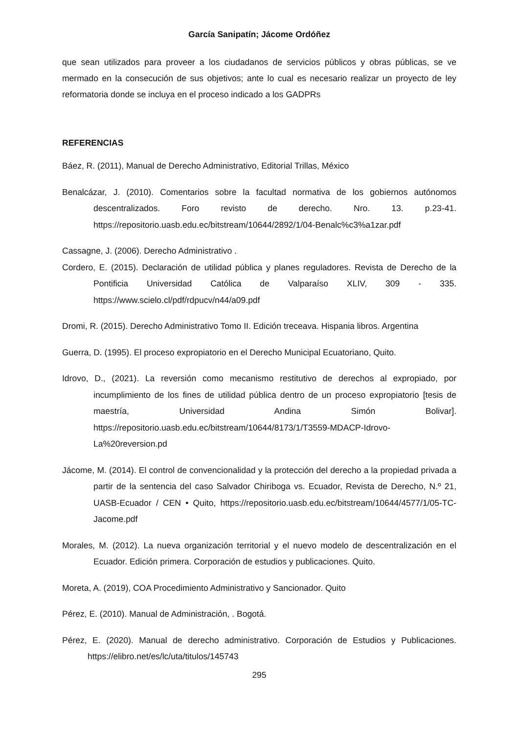García Sanipatín; Jácome Ordóñez
que sean utilizados para proveer a los ciudadanos de servicios públicos y obras públicas, se ve mermado en la consecución de sus objetivos; ante lo cual es necesario realizar un proyecto de ley reformatoria donde se incluya en el proceso indicado a los GADPRs
REFERENCIAS
Báez, R. (2011), Manual de Derecho Administrativo, Editorial Trillas, México
Benalcázar, J. (2010). Comentarios sobre la facultad normativa de los gobiernos autónomos descentralizados. Foro revisto de derecho. Nro. 13. p.23-41. https://repositorio.uasb.edu.ec/bitstream/10644/2892/1/04-Benalc%c3%a1zar.pdf
Cassagne, J. (2006). Derecho Administrativo .
Cordero, E. (2015). Declaración de utilidad pública y planes reguladores. Revista de Derecho de la Pontificia Universidad Católica de Valparaíso XLIV, 309 - 335. https://www.scielo.cl/pdf/rdpucv/n44/a09.pdf
Dromi, R. (2015). Derecho Administrativo Tomo II. Edición treceava. Hispania libros. Argentina
Guerra, D. (1995). El proceso expropiatorio en el Derecho Municipal Ecuatoriano, Quito.
Idrovo, D., (2021). La reversión como mecanismo restitutivo de derechos al expropiado, por incumplimiento de los fines de utilidad pública dentro de un proceso expropiatorio [tesis de maestría, Universidad Andina Simón Bolivar]. https://repositorio.uasb.edu.ec/bitstream/10644/8173/1/T3559-MDACP-Idrovo-La%20reversion.pd
Jácome, M. (2014). El control de convencionalidad y la protección del derecho a la propiedad privada a partir de la sentencia del caso Salvador Chiriboga vs. Ecuador, Revista de Derecho, N.º 21, UASB-Ecuador / CEN • Quito, https://repositorio.uasb.edu.ec/bitstream/10644/4577/1/05-TC-Jacome.pdf
Morales, M. (2012). La nueva organización territorial y el nuevo modelo de descentralización en el Ecuador. Edición primera. Corporación de estudios y publicaciones. Quito.
Moreta, A. (2019), COA Procedimiento Administrativo y Sancionador. Quito
Pérez, E. (2010). Manual de Administración, . Bogotá.
Pérez, E. (2020). Manual de derecho administrativo. Corporación de Estudios y Publicaciones. https://elibro.net/es/lc/uta/titulos/145743
295